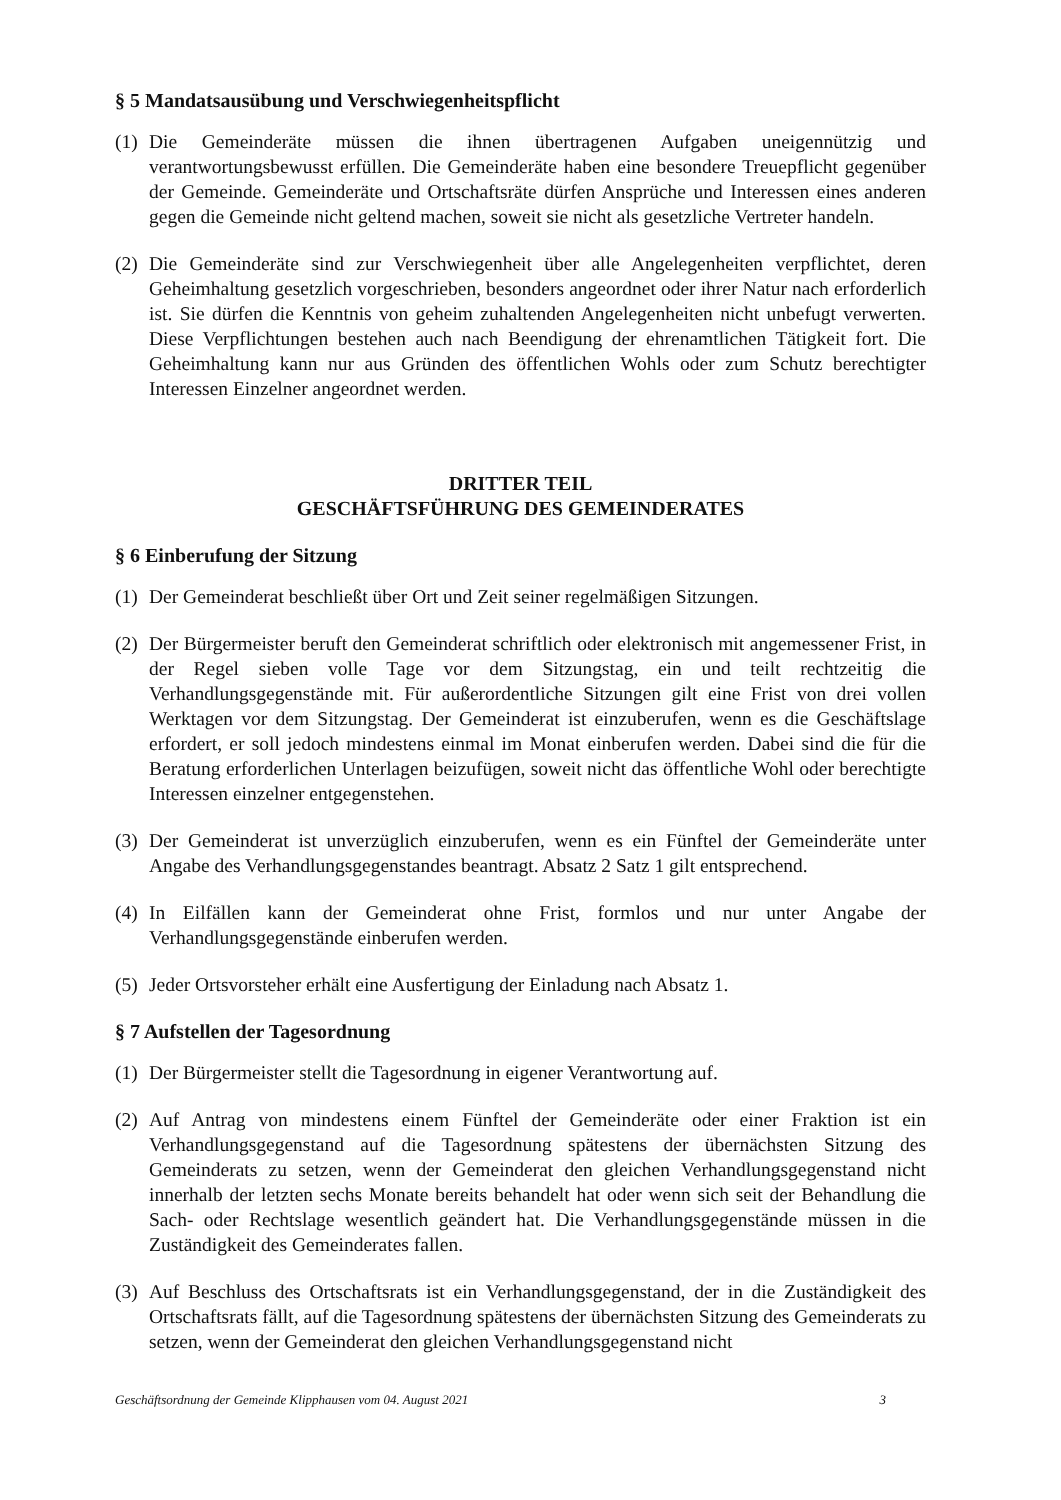§ 5 Mandatsausübung und Verschwiegenheitspflicht
(1) Die Gemeinderäte müssen die ihnen übertragenen Aufgaben uneigennützig und verantwortungsbewusst erfüllen. Die Gemeinderäte haben eine besondere Treuepflicht gegenüber der Gemeinde. Gemeinderäte und Ortschaftsräte dürfen Ansprüche und Interessen eines anderen gegen die Gemeinde nicht geltend machen, soweit sie nicht als gesetzliche Vertreter handeln.
(2) Die Gemeinderäte sind zur Verschwiegenheit über alle Angelegenheiten verpflichtet, deren Geheimhaltung gesetzlich vorgeschrieben, besonders angeordnet oder ihrer Natur nach erforderlich ist. Sie dürfen die Kenntnis von geheim zuhaltenden Angelegenheiten nicht unbefugt verwerten. Diese Verpflichtungen bestehen auch nach Beendigung der ehrenamtlichen Tätigkeit fort. Die Geheimhaltung kann nur aus Gründen des öffentlichen Wohls oder zum Schutz berechtigter Interessen Einzelner angeordnet werden.
DRITTER TEIL
GESCHÄFTSFÜHRUNG DES GEMEINDERATES
§ 6 Einberufung der Sitzung
(1) Der Gemeinderat beschließt über Ort und Zeit seiner regelmäßigen Sitzungen.
(2) Der Bürgermeister beruft den Gemeinderat schriftlich oder elektronisch mit angemessener Frist, in der Regel sieben volle Tage vor dem Sitzungstag, ein und teilt rechtzeitig die Verhandlungsgegenstände mit. Für außerordentliche Sitzungen gilt eine Frist von drei vollen Werktagen vor dem Sitzungstag. Der Gemeinderat ist einzuberufen, wenn es die Geschäftslage erfordert, er soll jedoch mindestens einmal im Monat einberufen werden. Dabei sind die für die Beratung erforderlichen Unterlagen beizufügen, soweit nicht das öffentliche Wohl oder berechtigte Interessen einzelner entgegenstehen.
(3) Der Gemeinderat ist unverzüglich einzuberufen, wenn es ein Fünftel der Gemeinderäte unter Angabe des Verhandlungsgegenstandes beantragt. Absatz 2 Satz 1 gilt entsprechend.
(4) In Eilfällen kann der Gemeinderat ohne Frist, formlos und nur unter Angabe der Verhandlungsgegenstände einberufen werden.
(5) Jeder Ortsvorsteher erhält eine Ausfertigung der Einladung nach Absatz 1.
§ 7 Aufstellen der Tagesordnung
(1) Der Bürgermeister stellt die Tagesordnung in eigener Verantwortung auf.
(2) Auf Antrag von mindestens einem Fünftel der Gemeinderäte oder einer Fraktion ist ein Verhandlungsgegenstand auf die Tagesordnung spätestens der übernächsten Sitzung des Gemeinderats zu setzen, wenn der Gemeinderat den gleichen Verhandlungsgegenstand nicht innerhalb der letzten sechs Monate bereits behandelt hat oder wenn sich seit der Behandlung die Sach- oder Rechtslage wesentlich geändert hat. Die Verhandlungsgegenstände müssen in die Zuständigkeit des Gemeinderates fallen.
(3) Auf Beschluss des Ortschaftsrats ist ein Verhandlungsgegenstand, der in die Zuständigkeit des Ortschaftsrats fällt, auf die Tagesordnung spätestens der übernächsten Sitzung des Gemeinderats zu setzen, wenn der Gemeinderat den gleichen Verhandlungsgegenstand nicht
Geschäftsordnung der Gemeinde Klipphausen vom 04. August 2021 3